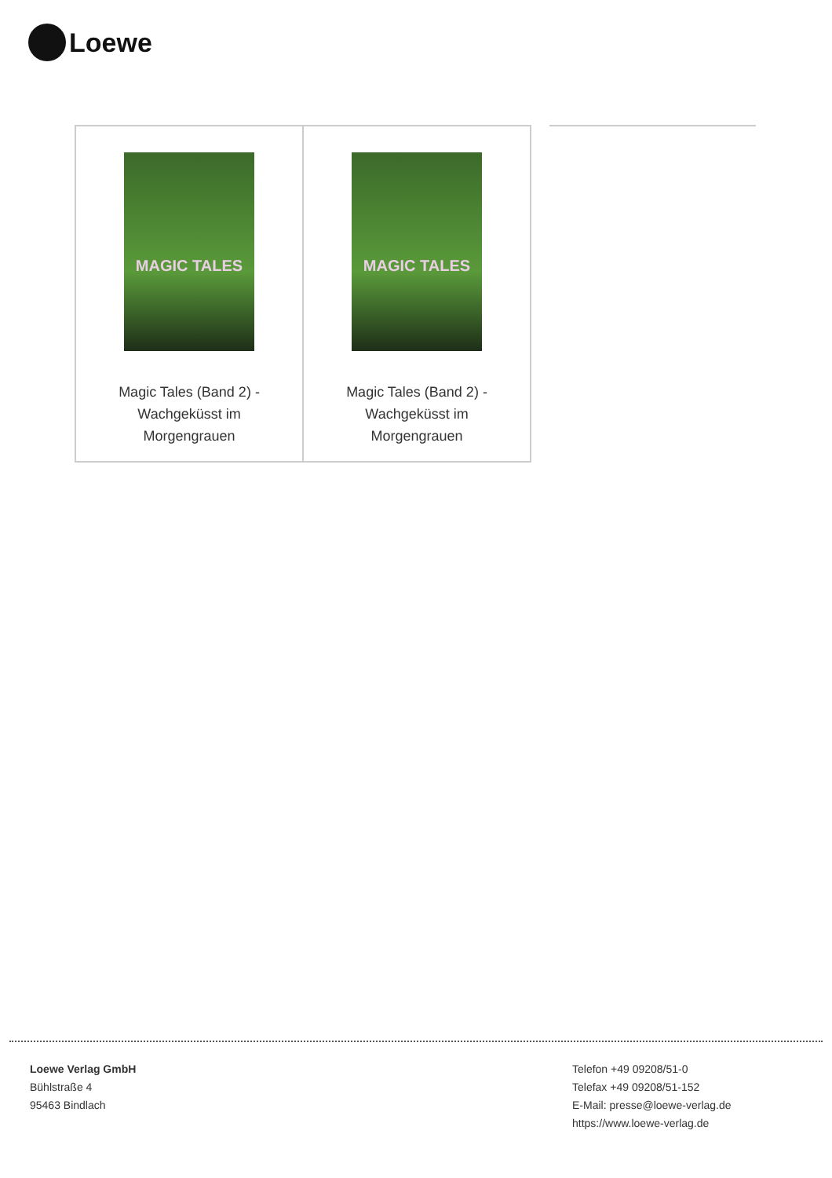Loewe
| MAGIC TALES Magic Tales (Band 2) - Wachgeküsst im Morgengrauen | MAGIC TALES Magic Tales (Band 2) - Wachgeküsst im Morgengrauen |
Loewe Verlag GmbH
Bühlstraße 4
95463 Bindlach
Telefon +49 09208/51-0
Telefax +49 09208/51-152
E-Mail: presse@loewe-verlag.de
https://www.loewe-verlag.de